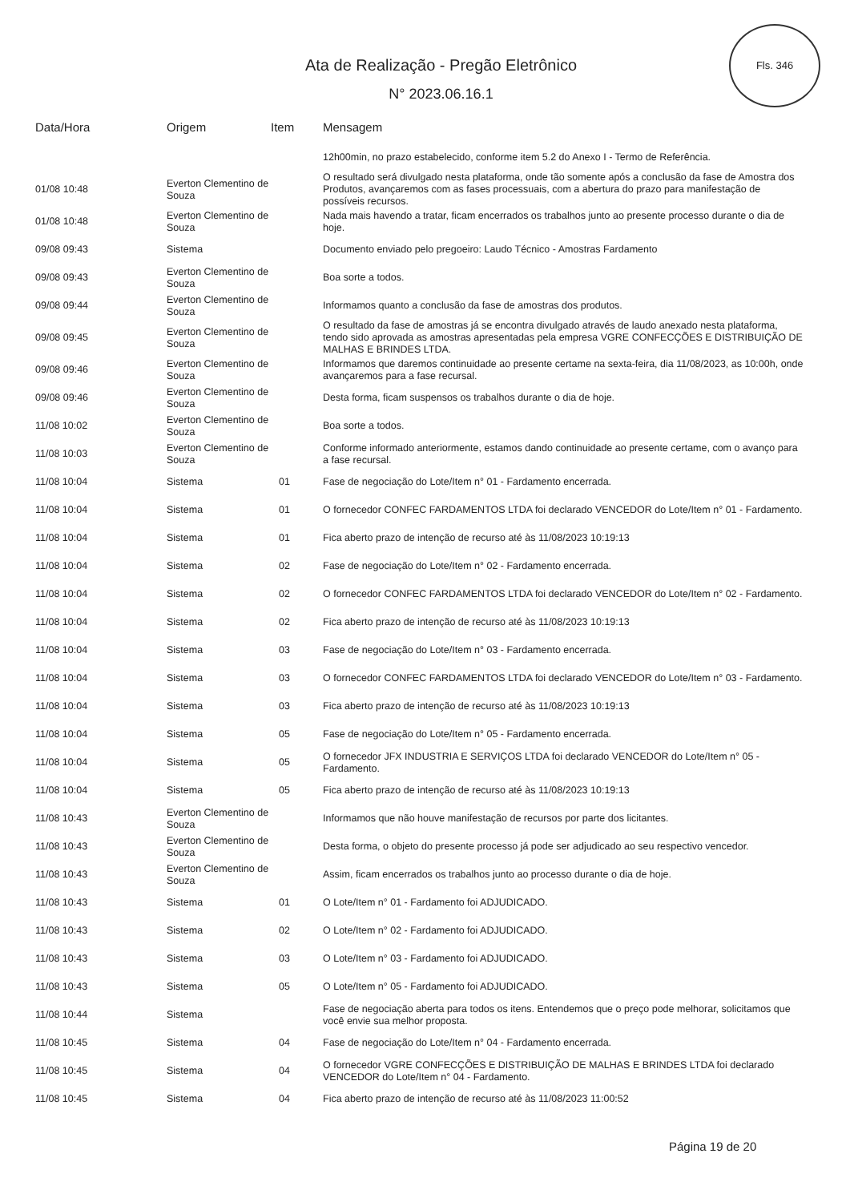Fls. 346
Ata de Realização - Pregão Eletrônico
N° 2023.06.16.1
| Data/Hora | Origem | Item | Mensagem |
| --- | --- | --- | --- |
| | | | 12h00min, no prazo estabelecido, conforme item 5.2 do Anexo I - Termo de Referência. |
| 01/08 10:48 | Everton Clementino de Souza | | O resultado será divulgado nesta plataforma, onde tão somente após a conclusão da fase de Amostra dos Produtos, avançaremos com as fases processuais, com a abertura do prazo para manifestação de possíveis recursos. |
| 01/08 10:48 | Everton Clementino de Souza | | Nada mais havendo a tratar, ficam encerrados os trabalhos junto ao presente processo durante o dia de hoje. |
| 09/08 09:43 | Sistema | | Documento enviado pelo pregoeiro: Laudo Técnico - Amostras Fardamento |
| 09/08 09:43 | Everton Clementino de Souza | | Boa sorte a todos. |
| 09/08 09:44 | Everton Clementino de Souza | | Informamos quanto a conclusão da fase de amostras dos produtos. |
| 09/08 09:45 | Everton Clementino de Souza | | O resultado da fase de amostras já se encontra divulgado através de laudo anexado nesta plataforma, tendo sido aprovada as amostras apresentadas pela empresa VGRE CONFECÇÕES E DISTRIBUIÇÃO DE MALHAS E BRINDES LTDA. |
| 09/08 09:46 | Everton Clementino de Souza | | Informamos que daremos continuidade ao presente certame na sexta-feira, dia 11/08/2023, as 10:00h, onde avançaremos para a fase recursal. |
| 09/08 09:46 | Everton Clementino de Souza | | Desta forma, ficam suspensos os trabalhos durante o dia de hoje. |
| 11/08 10:02 | Everton Clementino de Souza | | Boa sorte a todos. |
| 11/08 10:03 | Everton Clementino de Souza | | Conforme informado anteriormente, estamos dando continuidade ao presente certame, com o avanço para a fase recursal. |
| 11/08 10:04 | Sistema | 01 | Fase de negociação do Lote/Item n° 01 - Fardamento encerrada. |
| 11/08 10:04 | Sistema | 01 | O fornecedor CONFEC FARDAMENTOS LTDA foi declarado VENCEDOR do Lote/Item n° 01 - Fardamento. |
| 11/08 10:04 | Sistema | 01 | Fica aberto prazo de intenção de recurso até às 11/08/2023 10:19:13 |
| 11/08 10:04 | Sistema | 02 | Fase de negociação do Lote/Item n° 02 - Fardamento encerrada. |
| 11/08 10:04 | Sistema | 02 | O fornecedor CONFEC FARDAMENTOS LTDA foi declarado VENCEDOR do Lote/Item n° 02 - Fardamento. |
| 11/08 10:04 | Sistema | 02 | Fica aberto prazo de intenção de recurso até às 11/08/2023 10:19:13 |
| 11/08 10:04 | Sistema | 03 | Fase de negociação do Lote/Item n° 03 - Fardamento encerrada. |
| 11/08 10:04 | Sistema | 03 | O fornecedor CONFEC FARDAMENTOS LTDA foi declarado VENCEDOR do Lote/Item n° 03 - Fardamento. |
| 11/08 10:04 | Sistema | 03 | Fica aberto prazo de intenção de recurso até às 11/08/2023 10:19:13 |
| 11/08 10:04 | Sistema | 05 | Fase de negociação do Lote/Item n° 05 - Fardamento encerrada. |
| 11/08 10:04 | Sistema | 05 | O fornecedor JFX INDUSTRIA E SERVIÇOS LTDA foi declarado VENCEDOR do Lote/Item n° 05 - Fardamento. |
| 11/08 10:04 | Sistema | 05 | Fica aberto prazo de intenção de recurso até às 11/08/2023 10:19:13 |
| 11/08 10:43 | Everton Clementino de Souza | | Informamos que não houve manifestação de recursos por parte dos licitantes. |
| 11/08 10:43 | Everton Clementino de Souza | | Desta forma, o objeto do presente processo já pode ser adjudicado ao seu respectivo vencedor. |
| 11/08 10:43 | Everton Clementino de Souza | | Assim, ficam encerrados os trabalhos junto ao processo durante o dia de hoje. |
| 11/08 10:43 | Sistema | 01 | O Lote/Item n° 01 - Fardamento foi ADJUDICADO. |
| 11/08 10:43 | Sistema | 02 | O Lote/Item n° 02 - Fardamento foi ADJUDICADO. |
| 11/08 10:43 | Sistema | 03 | O Lote/Item n° 03 - Fardamento foi ADJUDICADO. |
| 11/08 10:43 | Sistema | 05 | O Lote/Item n° 05 - Fardamento foi ADJUDICADO. |
| 11/08 10:44 | Sistema | | Fase de negociação aberta para todos os itens. Entendemos que o preço pode melhorar, solicitamos que você envie sua melhor proposta. |
| 11/08 10:45 | Sistema | 04 | Fase de negociação do Lote/Item n° 04 - Fardamento encerrada. |
| 11/08 10:45 | Sistema | 04 | O fornecedor VGRE CONFECÇÕES E DISTRIBUIÇÃO DE MALHAS E BRINDES LTDA foi declarado VENCEDOR do Lote/Item n° 04 - Fardamento. |
| 11/08 10:45 | Sistema | 04 | Fica aberto prazo de intenção de recurso até às 11/08/2023 11:00:52 |
Página 19 de 20